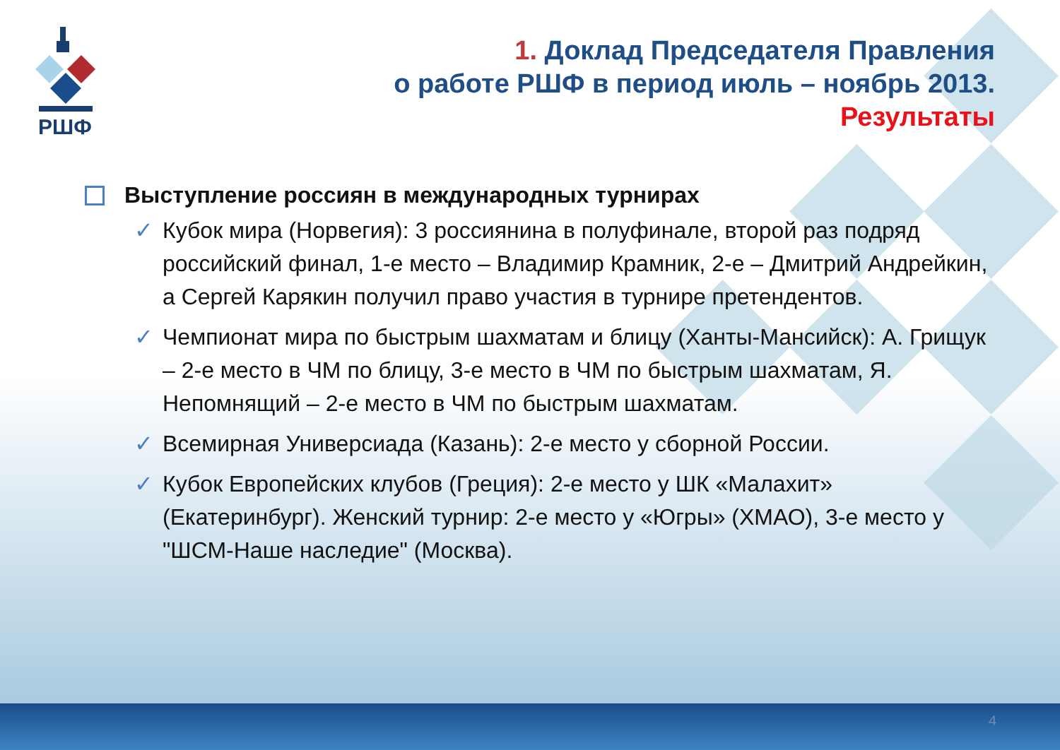РШФ
1. Доклад Председателя Правления
о работе РШФ в период июль – ноябрь 2013.
Результаты
Выступление россиян в международных турнирах
✓ Кубок мира (Норвегия): 3 россиянина в полуфинале, второй раз подряд российский финал, 1-е место – Владимир Крамник, 2-е – Дмитрий Андрейкин, а Сергей Карякин получил право участия в турнире претендентов.
✓ Чемпионат мира по быстрым шахматам и блицу (Ханты-Мансийск): А. Грищук – 2-е место в ЧМ по блицу, 3-е место в ЧМ по быстрым шахматам, Я. Непомнящий – 2-е место в ЧМ по быстрым шахматам.
✓ Всемирная Универсиада (Казань): 2-е место у сборной России.
✓ Кубок Европейских клубов (Греция): 2-е место у ШК «Малахит» (Екатеринбург). Женский турнир: 2-е место у «Югры» (ХМАО), 3-е место у "ШСМ-Наше наследие" (Москва).
4